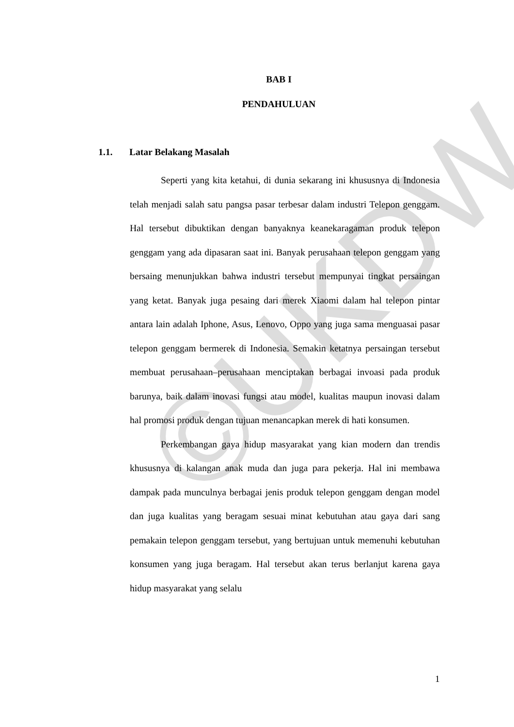©UKDW
BAB I
PENDAHULUAN
1.1. Latar Belakang Masalah
Seperti yang kita ketahui, di dunia sekarang ini khususnya di Indonesia telah menjadi salah satu pangsa pasar terbesar dalam industri Telepon genggam. Hal tersebut dibuktikan dengan banyaknya keanekaragaman produk telepon genggam yang ada dipasaran saat ini. Banyak perusahaan telepon genggam yang bersaing menunjukkan bahwa industri tersebut mempunyai tingkat persaingan yang ketat. Banyak juga pesaing dari merek Xiaomi dalam hal telepon pintar antara lain adalah Iphone, Asus, Lenovo, Oppo yang juga sama menguasai pasar telepon genggam bermerek di Indonesia. Semakin ketatnya persaingan tersebut membuat perusahaan–perusahaan menciptakan berbagai invoasi pada produk barunya, baik dalam inovasi fungsi atau model, kualitas maupun inovasi dalam hal promosi produk dengan tujuan menancapkan merek di hati konsumen.
Perkembangan gaya hidup masyarakat yang kian modern dan trendis khususnya di kalangan anak muda dan juga para pekerja. Hal ini membawa dampak pada munculnya berbagai jenis produk telepon genggam dengan model dan juga kualitas yang beragam sesuai minat kebutuhan atau gaya dari sang pemakain telepon genggam tersebut, yang bertujuan untuk memenuhi kebutuhan konsumen yang juga beragam. Hal tersebut akan terus berlanjut karena gaya hidup masyarakat yang selalu
1